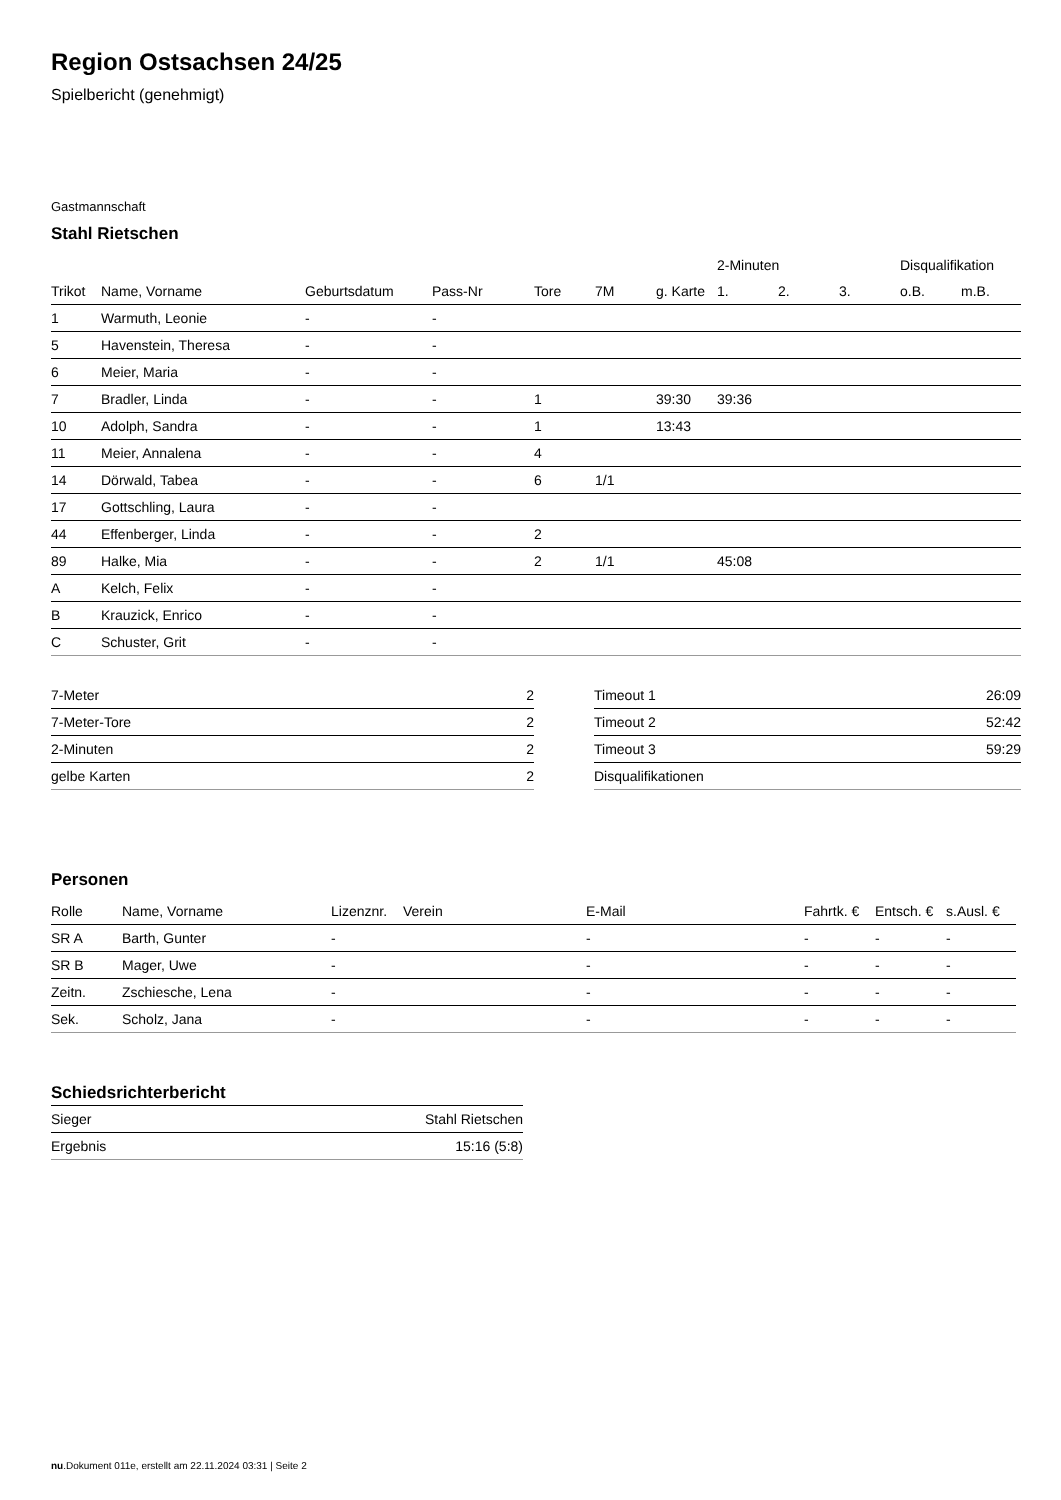Region Ostsachsen 24/25
Spielbericht (genehmigt)
Gastmannschaft
Stahl Rietschen
| | | | | | | | 2-Minuten | | | Disqualifikation | |
| --- | --- | --- | --- | --- | --- | --- | --- | --- | --- | --- | --- |
| Trikot | Name, Vorname | Geburtsdatum | Pass-Nr | Tore | 7M | g. Karte | 1. | 2. | 3. | o.B. | m.B. |
| 1 | Warmuth, Leonie | - | - | | | | | | | | |
| 5 | Havenstein, Theresa | - | - | | | | | | | | |
| 6 | Meier, Maria | - | - | | | | | | | | |
| 7 | Bradler, Linda | - | - | 1 | | 39:30 | 39:36 | | | | |
| 10 | Adolph, Sandra | - | - | 1 | | 13:43 | | | | | |
| 11 | Meier, Annalena | - | - | 4 | | | | | | | |
| 14 | Dörwald, Tabea | - | - | 6 | 1/1 | | | | | | |
| 17 | Gottschling, Laura | - | - | | | | | | | | |
| 44 | Effenberger, Linda | - | - | 2 | | | | | | | |
| 89 | Halke, Mia | - | - | 2 | 1/1 | | 45:08 | | | | |
| A | Kelch, Felix | - | - | | | | | | | | |
| B | Krauzick, Enrico | - | - | | | | | | | | |
| C | Schuster, Grit | - | - | | | | | | | | |
| 7-Meter | 2 |
| 7-Meter-Tore | 2 |
| 2-Minuten | 2 |
| gelbe Karten | 2 |
| Timeout 1 | 26:09 |
| Timeout 2 | 52:42 |
| Timeout 3 | 59:29 |
| Disqualifikationen | |
Personen
| Rolle | Name, Vorname | Lizenznr. | Verein | E-Mail | Fahrtk. € | Entsch. € | s.Ausl. € |
| --- | --- | --- | --- | --- | --- | --- | --- |
| SR A | Barth, Gunter | - | | - | - | - | - |
| SR B | Mager, Uwe | - | | - | - | - | - |
| Zeitn. | Zschiesche, Lena | - | | - | - | - | - |
| Sek. | Scholz, Jana | - | | - | - | - | - |
Schiedsrichterbericht
| Sieger | Stahl Rietschen |
| Ergebnis | 15:16 (5:8) |
nu.Dokument 011e, erstellt am 22.11.2024 03:31 | Seite 2